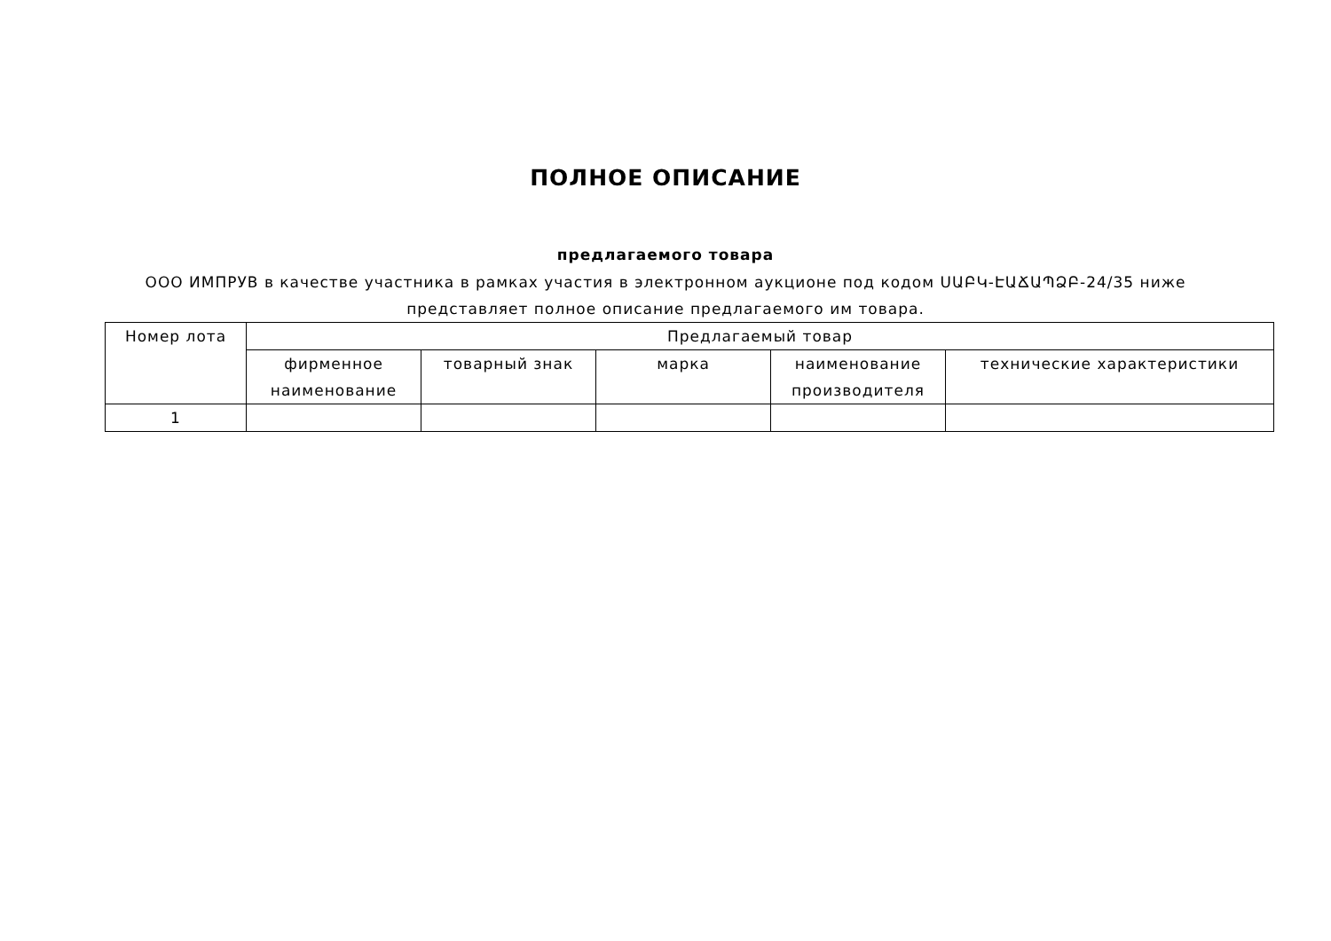ПОЛНОЕ ОПИСАНИЕ
предлагаемого товара
ООО ИМПРУВ в качестве участника в рамках участия в электронном аукционе под кодом ՍԱԲԿ-ԷԱՃԱՊՁԲ-24/35 ниже
представляет полное описание предлагаемого им товара.
| Номер лота | Предлагаемый товар | | | | |
| --- | --- | --- | --- | --- | --- |
| | фирменное наименование | товарный знак | марка | наименование производителя | технические характеристики |
| 1 | | | | | |